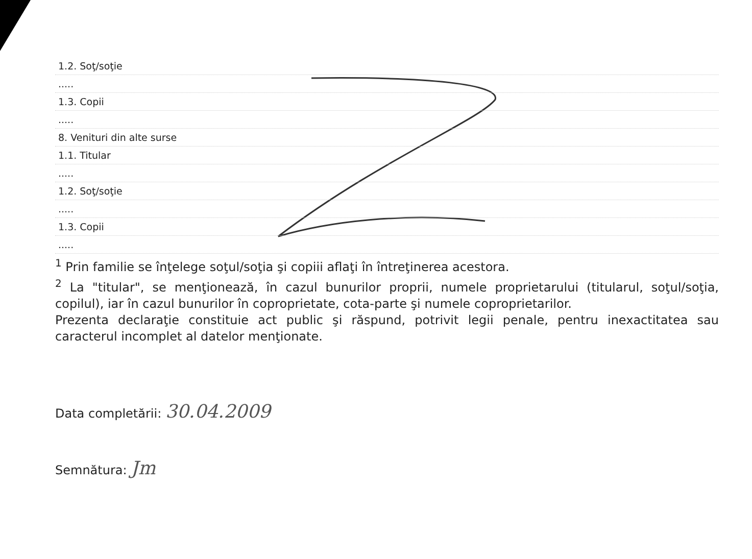| 1.2. Soţ/soţie |
| ..... |
| 1.3. Copii |
| ..... |
| 8. Venituri din alte surse |
| 1.1. Titular |
| ..... |
| 1.2. Soţ/soţie |
| ..... |
| 1.3. Copii |
| ..... |
<sup>1</sup> Prin familie se înţelege soţul/soţia şi copiii aflaţi în întreţinerea acestora.
<sup>2</sup> La "titular", se menţionează, în cazul bunurilor proprii, numele proprietarului (titularul, soţul/soţia, copilul), iar în cazul bunurilor în coproprietate, cota-parte şi numele coproprietarilor.
Prezenta declaraţie constituie act public şi răspund, potrivit legii penale, pentru inexactitatea sau caracterul incomplet al datelor menţionate.
Data completării: 30.04.2009
Semnătura: Jm